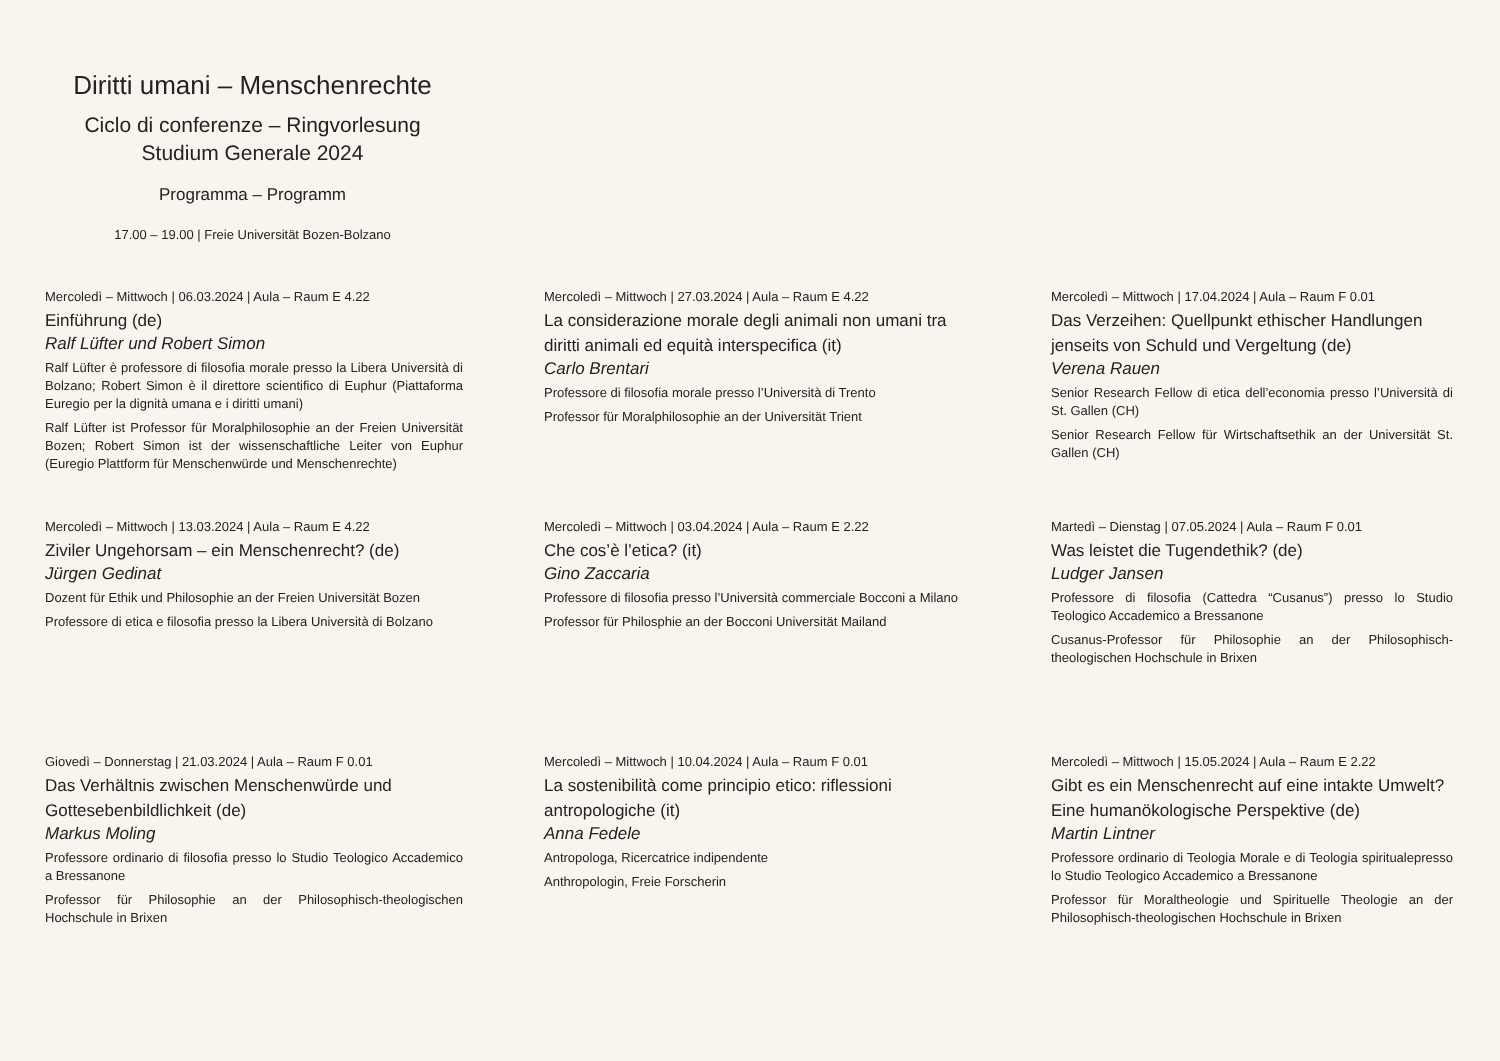Diritti umani – Menschenrechte
Ciclo di conferenze – Ringvorlesung
Studium Generale 2024
Programma – Programm
17.00 – 19.00 | Freie Universität Bozen-Bolzano
Mercoledì – Mittwoch | 06.03.2024 | Aula – Raum E 4.22
Einführung (de)
Ralf Lüfter und Robert Simon
Ralf Lüfter è professore di filosofia morale presso la Libera Università di Bolzano; Robert Simon è il direttore scientifico di Euphur (Piattaforma Euregio per la dignità umana e i diritti umani)
Ralf Lüfter ist Professor für Moralphilosophie an der Freien Universität Bozen; Robert Simon ist der wissenschaftliche Leiter von Euphur (Euregio Plattform für Menschenwürde und Menschenrechte)
Mercoledì – Mittwoch | 27.03.2024 | Aula – Raum E 4.22
La considerazione morale degli animali non umani tra diritti animali ed equità interspecifica (it)
Carlo Brentari
Professore di filosofia morale presso l’Università di Trento
Professor für Moralphilosophie an der Universität Trient
Mercoledì – Mittwoch | 17.04.2024 | Aula – Raum F 0.01
Das Verzeihen: Quellpunkt ethischer Handlungen jenseits von Schuld und Vergeltung (de)
Verena Rauen
Senior Research Fellow di etica dell’economia presso l’Università di St. Gallen (CH)
Senior Research Fellow für Wirtschaftsethik an der Universität St. Gallen (CH)
Mercoledì – Mittwoch | 13.03.2024 | Aula – Raum E 4.22
Ziviler Ungehorsam – ein Menschenrecht? (de)
Jürgen Gedinat
Dozent für Ethik und Philosophie an der Freien Universität Bozen
Professore di etica e filosofia presso la Libera Università di Bolzano
Mercoledì – Mittwoch | 03.04.2024 | Aula – Raum E 2.22
Che cos’è l’etica? (it)
Gino Zaccaria
Professore di filosofia presso l’Università commerciale Bocconi a Milano
Professor für Philosphie an der Bocconi Universität Mailand
Martedì – Dienstag | 07.05.2024 | Aula – Raum F 0.01
Was leistet die Tugendethik? (de)
Ludger Jansen
Professore di filosofia (Cattedra “Cusanus”) presso lo Studio Teologico Accademico a Bressanone
Cusanus-Professor für Philosophie an der Philosophisch-theologischen Hochschule in Brixen
Giovedì – Donnerstag | 21.03.2024 | Aula – Raum F 0.01
Das Verhältnis zwischen Menschenwürde und Gottesebenbildlichkeit (de)
Markus Moling
Professore ordinario di filosofia presso lo Studio Teologico Accademico a Bressanone
Professor für Philosophie an der Philosophisch-theologischen Hochschule in Brixen
Mercoledì – Mittwoch | 10.04.2024 | Aula – Raum F 0.01
La sostenibilità come principio etico: riflessioni antropologiche (it)
Anna Fedele
Antropologa, Ricercatrice indipendente
Anthropologin, Freie Forscherin
Mercoledì – Mittwoch | 15.05.2024 | Aula – Raum E 2.22
Gibt es ein Menschenrecht auf eine intakte Umwelt? Eine humanökologische Perspektive (de)
Martin Lintner
Professore ordinario di Teologia Morale e di Teologia spiritualepresso lo Studio Teologico Accademico a Bressanone
Professor für Moraltheologie und Spirituelle Theologie an der Philosophisch-theologischen Hochschule in Brixen